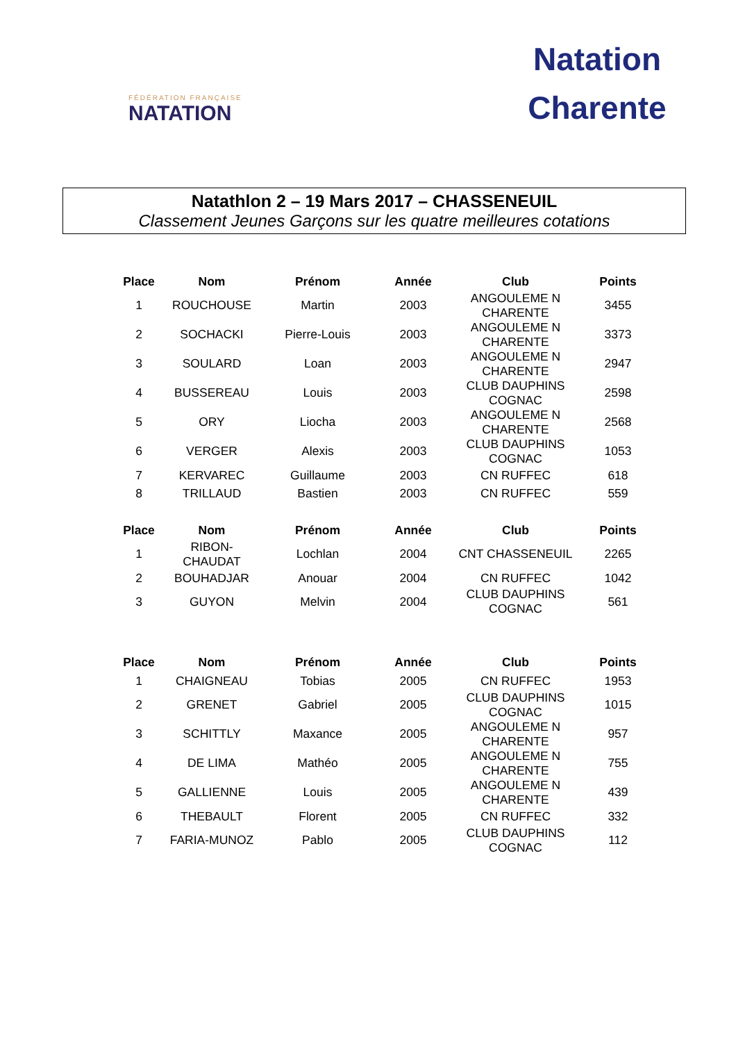FÉDÉRATION FRANÇAISE
NATATION
Natation
Charente
Natathlon 2 – 19 Mars 2017 – CHASSENEUIL
Classement Jeunes Garçons sur les quatre meilleures cotations
| Place | Nom | Prénom | Année | Club | Points |
| --- | --- | --- | --- | --- | --- |
| 1 | ROUCHOUSE | Martin | 2003 | ANGOULEME N CHARENTE | 3455 |
| 2 | SOCHACKI | Pierre-Louis | 2003 | ANGOULEME N CHARENTE | 3373 |
| 3 | SOULARD | Loan | 2003 | ANGOULEME N CHARENTE | 2947 |
| 4 | BUSSEREAU | Louis | 2003 | CLUB DAUPHINS COGNAC | 2598 |
| 5 | ORY | Liocha | 2003 | ANGOULEME N CHARENTE | 2568 |
| 6 | VERGER | Alexis | 2003 | CLUB DAUPHINS COGNAC | 1053 |
| 7 | KERVAREC | Guillaume | 2003 | CN RUFFEC | 618 |
| 8 | TRILLAUD | Bastien | 2003 | CN RUFFEC | 559 |
| Place | Nom | Prénom | Année | Club | Points |
| --- | --- | --- | --- | --- | --- |
| 1 | RIBON-CHAUDAT | Lochlan | 2004 | CNT CHASSENEUIL | 2265 |
| 2 | BOUHADJAR | Anouar | 2004 | CN RUFFEC | 1042 |
| 3 | GUYON | Melvin | 2004 | CLUB DAUPHINS COGNAC | 561 |
| Place | Nom | Prénom | Année | Club | Points |
| --- | --- | --- | --- | --- | --- |
| 1 | CHAIGNEAU | Tobias | 2005 | CN RUFFEC | 1953 |
| 2 | GRENET | Gabriel | 2005 | CLUB DAUPHINS COGNAC | 1015 |
| 3 | SCHITTLY | Maxance | 2005 | ANGOULEME N CHARENTE | 957 |
| 4 | DE LIMA | Mathéo | 2005 | ANGOULEME N CHARENTE | 755 |
| 5 | GALLIENNE | Louis | 2005 | ANGOULEME N CHARENTE | 439 |
| 6 | THEBAULT | Florent | 2005 | CN RUFFEC | 332 |
| 7 | FARIA-MUNOZ | Pablo | 2005 | CLUB DAUPHINS COGNAC | 112 |